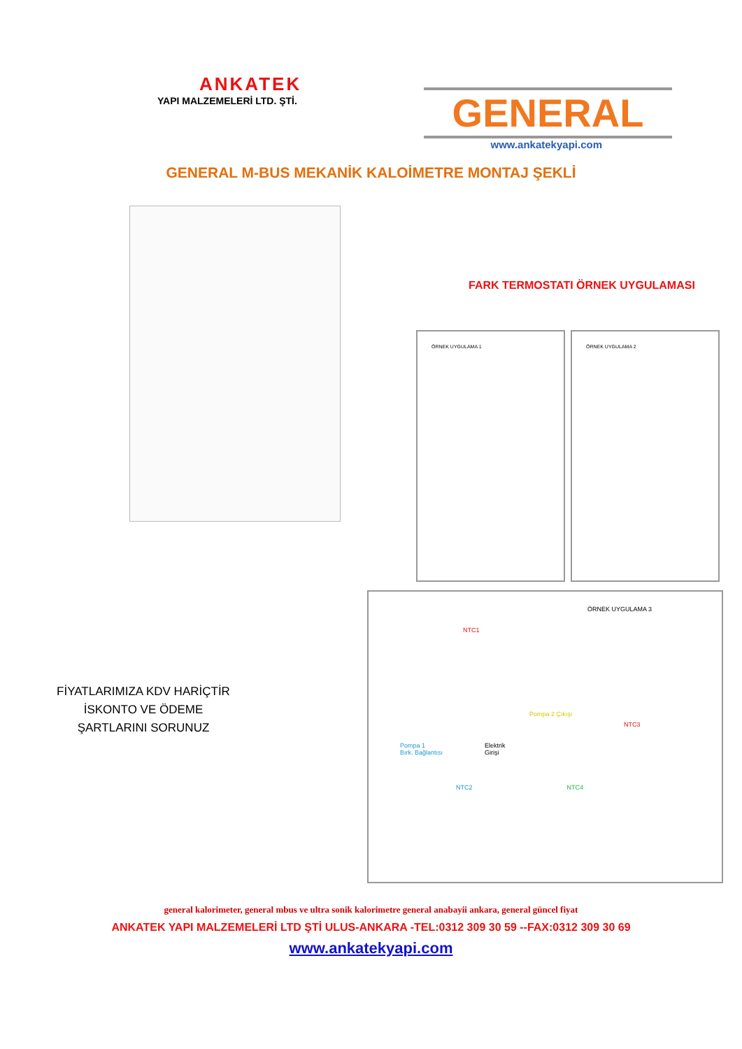ANKATEK
YAPI MALZEMELERİ LTD. ŞTİ.
GENERAL
www.ankatekyapi.com
GENERAL M-BUS MEKANİK KALOİMETRE MONTAJ ŞEKLİ
FİYATLARIMIZA KDV HARİÇTİR İSKONTO VE ÖDEME ŞARTLARINI SORUNUZ
FARK TERMOSTATI ÖRNEK UYGULAMASI
ÖRNEK UYGULAMA 1 ÖRNEK UYGULAMA 2
ÖRNEK UYGULAMA 3
NTC1
Pompa 2 Çıkışı
NTC3
Pompa 1
Bırk. Bağlantısı Elektrik
Girişi
NTC2 NTC4
general kalorimeter, general mbus ve ultra sonik kalorimetre general anabayii ankara, general güncel fiyat
ANKATEK YAPI MALZEMELERİ LTD ŞTİ ULUS-ANKARA -TEL:0312 309 30 59 --FAX:0312 309 30 69
www.ankatekyapi.com